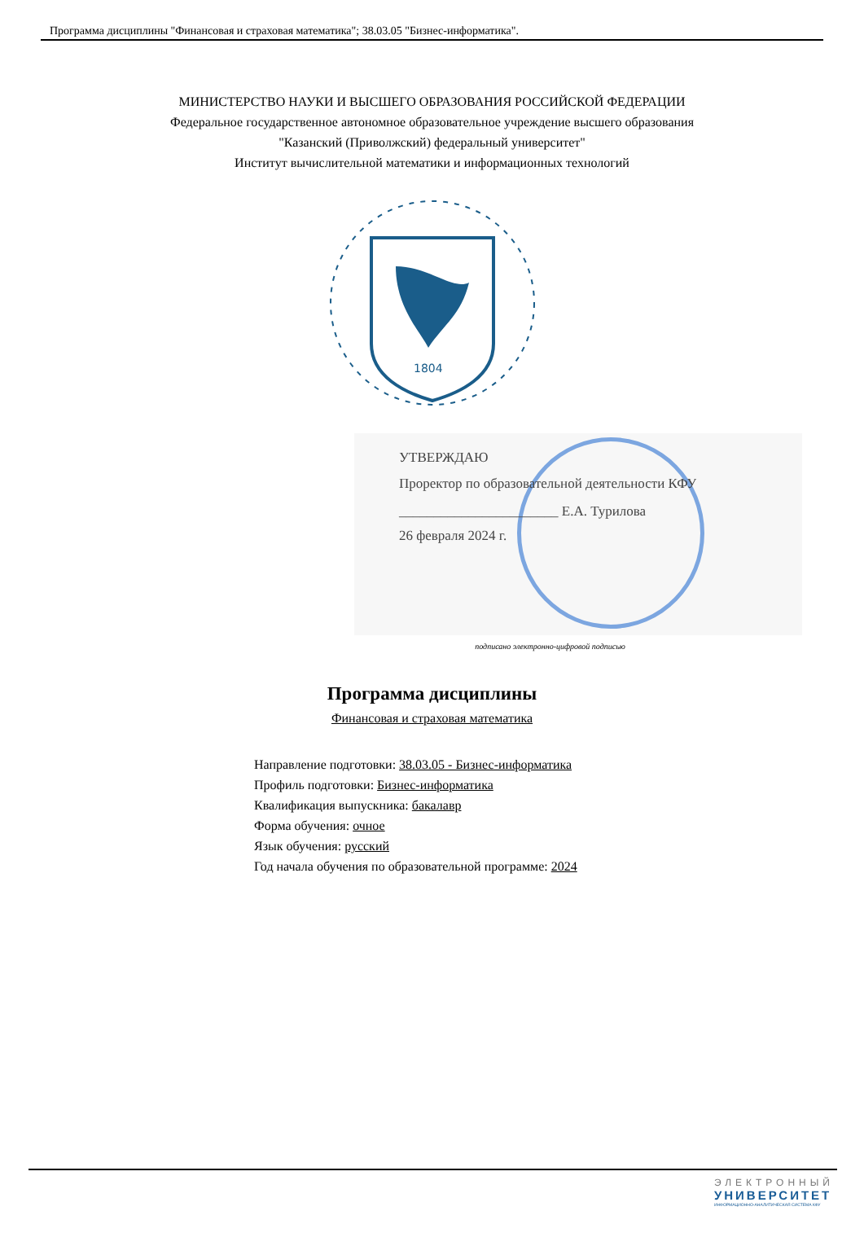Программа дисциплины "Финансовая и страховая математика"; 38.03.05 "Бизнес-информатика".
МИНИСТЕРСТВО НАУКИ И ВЫСШЕГО ОБРАЗОВАНИЯ РОССИЙСКОЙ ФЕДЕРАЦИИ
Федеральное государственное автономное образовательное учреждение высшего образования
"Казанский (Приволжский) федеральный университет"
Институт вычислительной математики и информационных технологий
1804
УТВЕРЖДАЮ
Проректор по образовательной деятельности КФУ
_______________________ Е.А. Турилова
26 февраля 2024 г.
подписано электронно-цифровой подписью
Программа дисциплины
Финансовая и страховая математика
Направление подготовки: 38.03.05 - Бизнес-информатика
Профиль подготовки: Бизнес-информатика
Квалификация выпускника: бакалавр
Форма обучения: очное
Язык обучения: русский
Год начала обучения по образовательной программе: 2024
ЭЛЕКТРОННЫЙ
УНИВЕРСИТЕТ
ИНФОРМАЦИОННО-АНАЛИТИЧЕСКАЯ СИСТЕМА КФУ